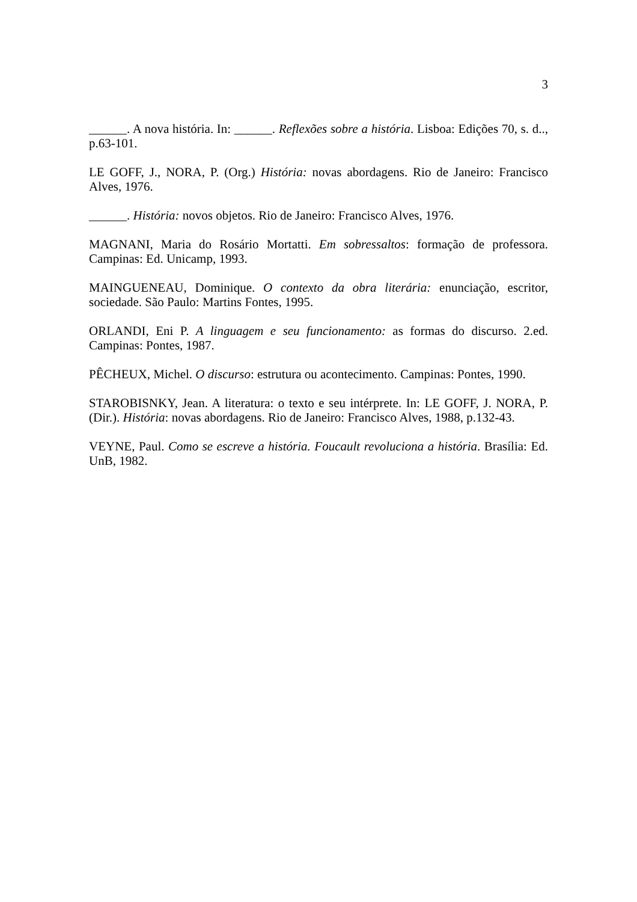3
______. A nova história. In: ______. Reflexões sobre a história. Lisboa: Edições 70, s. d.., p.63-101.
LE GOFF, J., NORA, P. (Org.) História: novas abordagens. Rio de Janeiro: Francisco Alves, 1976.
______. História: novos objetos. Rio de Janeiro: Francisco Alves, 1976.
MAGNANI, Maria do Rosário Mortatti. Em sobressaltos: formação de professora. Campinas: Ed. Unicamp, 1993.
MAINGUENEAU, Dominique. O contexto da obra literária: enunciação, escritor, sociedade. São Paulo: Martins Fontes, 1995.
ORLANDI, Eni P. A linguagem e seu funcionamento: as formas do discurso. 2.ed. Campinas: Pontes, 1987.
PÊCHEUX, Michel. O discurso: estrutura ou acontecimento. Campinas: Pontes, 1990.
STAROBISNKY, Jean. A literatura: o texto e seu intérprete. In: LE GOFF, J. NORA, P. (Dir.). História: novas abordagens. Rio de Janeiro: Francisco Alves, 1988, p.132-43.
VEYNE, Paul. Como se escreve a história. Foucault revoluciona a história. Brasília: Ed. UnB, 1982.